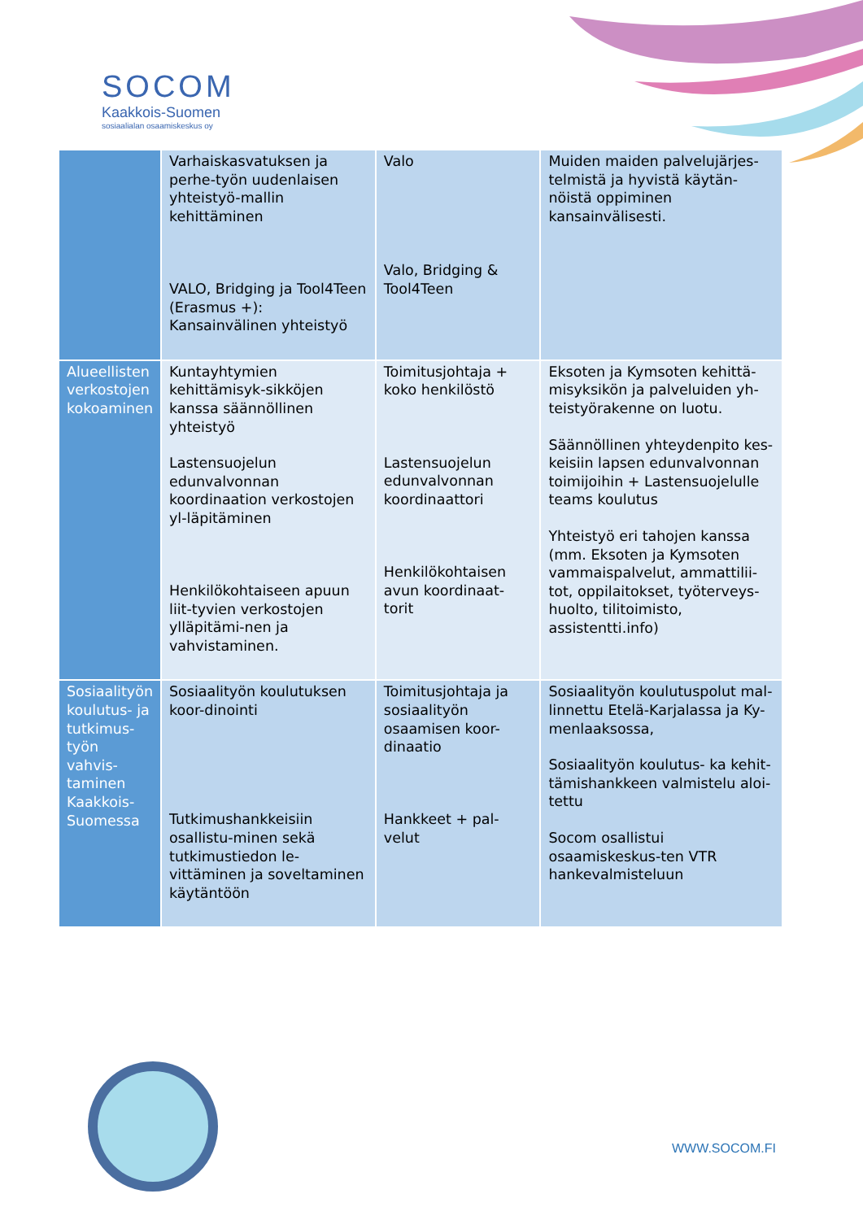SOCOM
Kaakkois-Suomen
sosiaalialan osaamiskeskus oy
| | Varhaiskasvatuksen ja perhe-työn uudenlaisen yhteistyö-mallin kehittäminen VALO, Bridging ja Tool4Teen (Erasmus +): Kansainvälinen yhteistyö | Valo Valo, Bridging & Tool4Teen | Muiden maiden palvelujärjes-telmistä ja hyvistä käytän-nöistä oppiminen kansainvälisesti. |
| Alueellisten verkostojen kokoaminen | Kuntayhtymien kehittämisyk-sikköjen kanssa säännöllinen yhteistyö Lastensuojelun edunvalvonnan koordinaation verkostojen yl-läpitäminen Henkilökohtaiseen apuun liit-tyvien verkostojen ylläpitämi-nen ja vahvistaminen. | Toimitusjohtaja + koko henkilöstö Lastensuojelun edunvalvonnan koordinaattori Henkilökohtaisen avun koordinaat-torit | Eksoten ja Kymsoten kehittä-misyksikön ja palveluiden yh-teistyörakenne on luotu. Säännöllinen yhteydenpito kes-keisiin lapsen edunvalvonnan toimijoihin + Lastensuojelulle teams koulutus Yhteistyö eri tahojen kanssa (mm. Eksoten ja Kymsoten vammaispalvelut, ammattilii-tot, oppilaitokset, työterveys-huolto, tilitoimisto, assistentti.info) |
| Sosiaalityön koulutus- ja tutkimus-työn vahvis-taminen Kaakkois-Suomessa | Sosiaalityön koulutuksen koor-dinointi Tutkimushankkeisiin osallistu-minen sekä tutkimustiedon le-vittäminen ja soveltaminen käytäntöön | Toimitusjohtaja ja sosiaalityön osaamisen koor-dinaatio Hankkeet + pal-velut | Sosiaalityön koulutuspolut mal-linnettu Etelä-Karjalassa ja Ky-menlaaksossa, Sosiaalityön koulutus- ka kehit-tämishankkeen valmistelu aloi-tettu Socom osallistui osaamiskeskus-ten VTR hankevalmisteluun |
WWW.SOCOM.FI